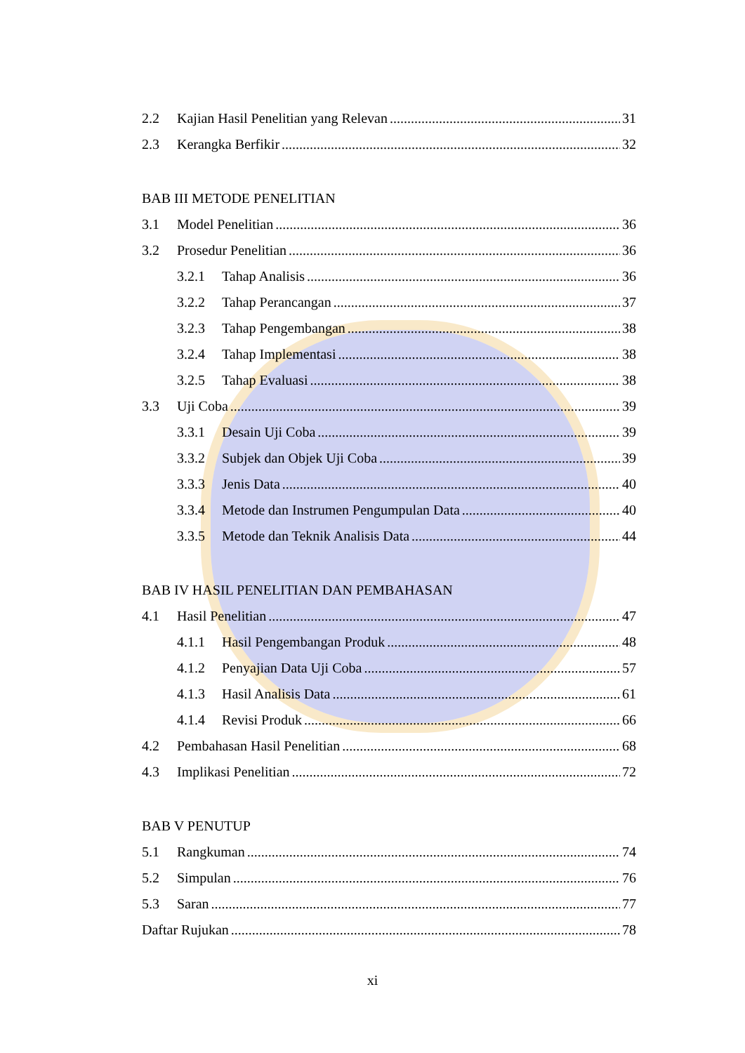2.2 Kajian Hasil Penelitian yang Relevan 31
2.3 Kerangka Berfikir 32
BAB III METODE PENELITIAN
3.1 Model Penelitian 36
3.2 Prosedur Penelitian 36
3.2.1 Tahap Analisis 36
3.2.2 Tahap Perancangan 37
3.2.3 Tahap Pengembangan 38
3.2.4 Tahap Implementasi 38
3.2.5 Tahap Evaluasi 38
3.3 Uji Coba 39
3.3.1 Desain Uji Coba 39
3.3.2 Subjek dan Objek Uji Coba 39
3.3.3 Jenis Data 40
3.3.4 Metode dan Instrumen Pengumpulan Data 40
3.3.5 Metode dan Teknik Analisis Data 44
BAB IV HASIL PENELITIAN DAN PEMBAHASAN
4.1 Hasil Penelitian 47
4.1.1 Hasil Pengembangan Produk 48
4.1.2 Penyajian Data Uji Coba 57
4.1.3 Hasil Analisis Data 61
4.1.4 Revisi Produk 66
4.2 Pembahasan Hasil Penelitian 68
4.3 Implikasi Penelitian 72
BAB V PENUTUP
5.1 Rangkuman 74
5.2 Simpulan 76
5.3 Saran 77
Daftar Rujukan 78
xi